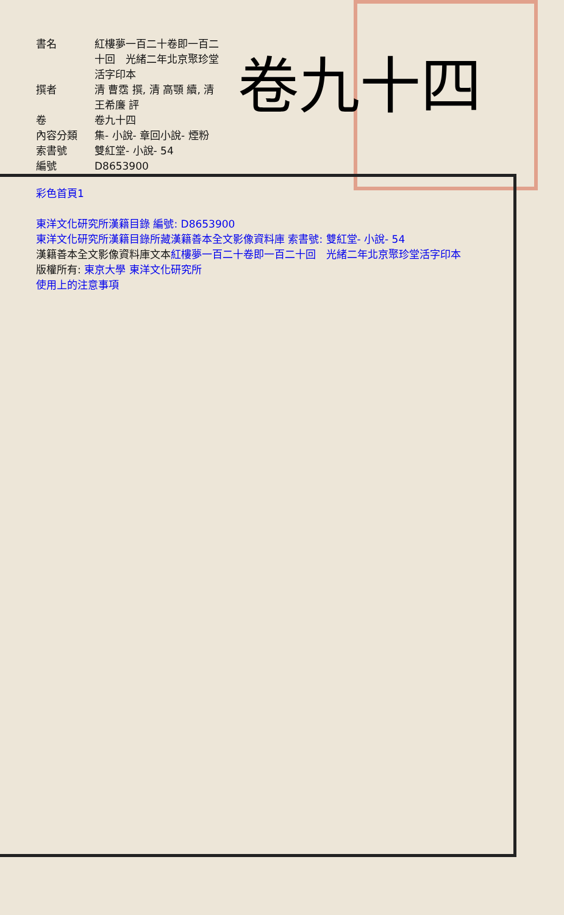卷九十四
| 書名 | 紅樓夢一百二十卷即一百二十回 光緒二年北京聚珍堂活字印本 |
| 撰者 | 清 曹霑 撰, 清 高顎 續, 清 王希廉 評 |
| 卷 | 卷九十四 |
| 內容分類 | 集- 小說- 章回小說- 煙粉 |
| 索書號 | 雙紅堂- 小說- 54 |
| 編號 | D8653900 |
彩色首頁1
東洋文化研究所漢籍目錄 編號: D8653900
東洋文化研究所漢籍目錄所藏漢籍善本全文影像資料庫 索書號: 雙紅堂- 小說- 54
漢籍善本全文影像資料庫文本紅樓夢一百二十卷即一百二十回　光緒二年北京聚珍堂活字印本
版權所有: 東京大學 東洋文化研究所
使用上的注意事項